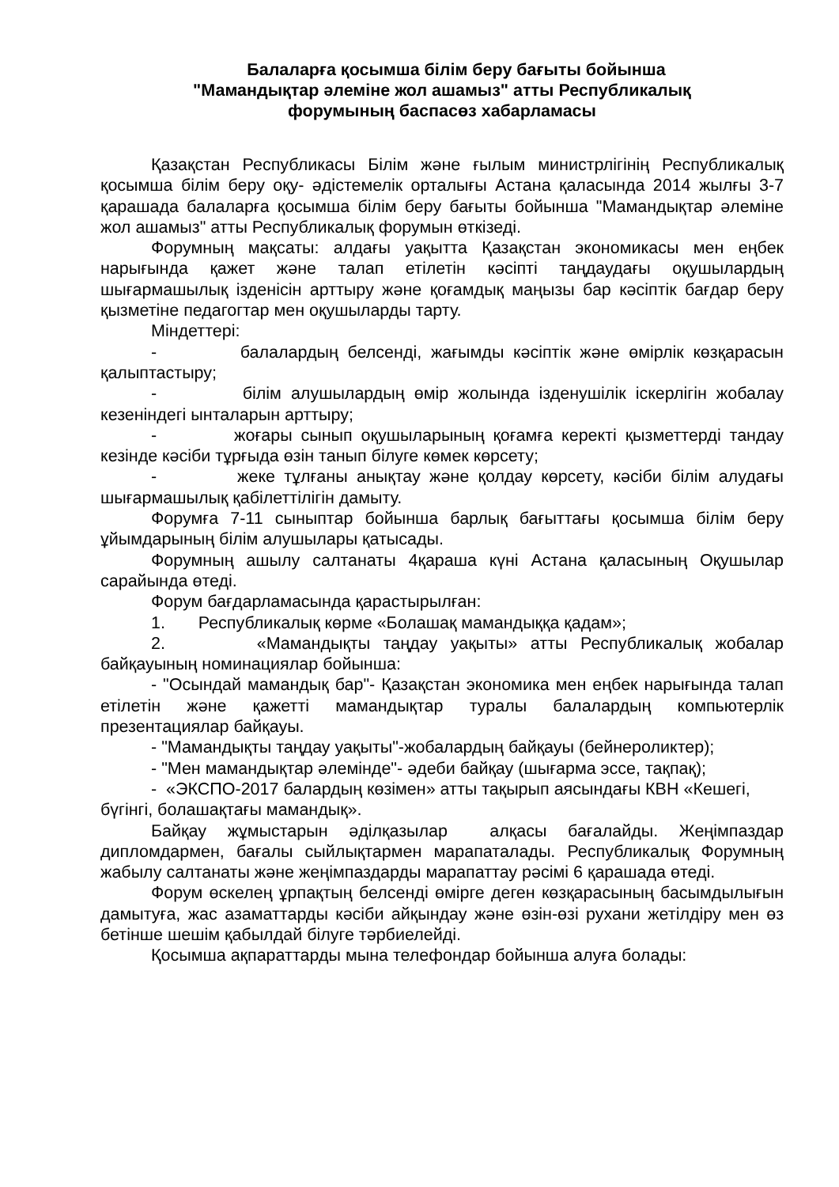Балаларға қосымша білім беру бағыты бойынша
"Мамандықтар әлеміне жол ашамыз" атты Республикалық
форумының баспасөз хабарламасы
Қазақстан Республикасы Білім және ғылым министрлігінің Республикалық қосымша білім беру оқу- әдістемелік орталығы Астана қаласында 2014 жылғы 3-7 қарашада балаларға қосымша білім беру бағыты бойынша "Мамандықтар әлеміне жол ашамыз" атты Республикалық форумын өткізеді.
Форумның мақсаты: алдағы уақытта Қазақстан экономикасы мен еңбек нарығында қажет және талап етілетін кәсіпті таңдаудағы оқушылардың шығармашылық ізденісін арттыру және қоғамдық маңызы бар кәсіптік бағдар беру қызметіне педагогтар мен оқушыларды тарту.
Міндеттері:
- балалардың белсенді, жағымды кәсіптік және өмірлік көзқарасын қалыптастыру;
- білім алушылардың өмір жолында ізденушілік іскерлігін жобалау кезеніндегі ынталарын арттыру;
- жоғары сынып оқушыларының қоғамға керекті қызметтерді тандау кезінде кәсіби тұрғыда өзін танып білуге көмек көрсету;
- жеке тұлғаны анықтау және қолдау көрсету, кәсіби білім алудағы шығармашылық қабілеттілігін дамыту.
Форумға 7-11 сыныптар бойынша барлық бағыттағы қосымша білім беру ұйымдарының білім алушылары қатысады.
Форумның ашылу салтанаты 4қараша күні Астана қаласының Оқушылар сарайында өтеді.
Форум бағдарламасында қарастырылған:
1. Республикалық көрме «Болашақ мамандыққа қадам»;
2. «Мамандықты таңдау уақыты» атты Республикалық жобалар байқауының номинациялар бойынша:
- "Осындай мамандық бар"- Қазақстан экономика мен еңбек нарығында талап етілетін және қажетті мамандықтар туралы балалардың компьютерлік презентациялар байқауы.
- "Мамандықты таңдау уақыты"-жобалардың байқауы (бейнероликтер);
- "Мен мамандықтар әлемінде"- әдеби байқау (шығарма эссе, тақпақ);
- «ЭКСПО-2017 балардың көзімен» атты тақырып аясындағы КВН «Кешегі, бүгінгі, болашақтағы мамандық».
Байқау жұмыстарын әділқазылар алқасы бағалайды. Жеңімпаздар дипломдармен, бағалы сыйлықтармен марапаталады. Республикалық Форумның жабылу салтанаты және жеңімпаздарды марапаттау рәсімі 6 қарашада өтеді.
Форум өскелең ұрпақтың белсенді өмірге деген көзқарасының басымдылығын дамытуға, жас азаматтарды кәсіби айқындау және өзін-өзі рухани жетілдіру мен өз бетінше шешім қабылдай білуге тәрбиелейді.
Қосымша ақпараттарды мына телефондар бойынша алуға болады: